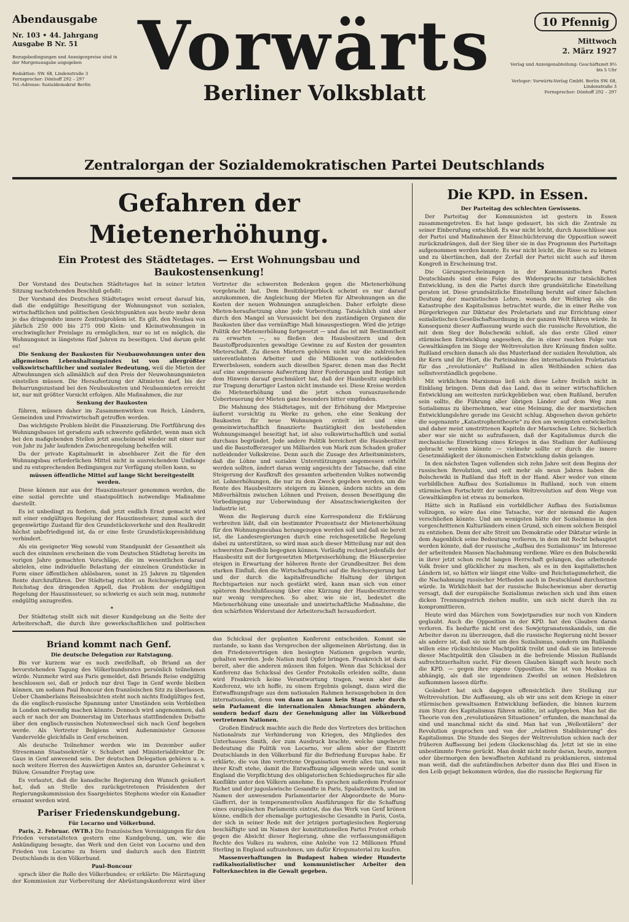Abendausgabe
Nr. 103 • 44. Jahrgang
Ausgabe B Nr. 51
Bezugsbedingungen und Anzeigenpreise sind in der Morgenausgabe angegeben
Redaktion: SW. 68, Lindenstraße 3
Fernsprecher: Dönhoff 292 – 297
Tel.-Adresse: Sozialdemokrat Berlin
Vorwärts
Berliner Volksblatt
10 Pfennig
Mittwoch
2. März 1927
Verlag und Anzeigenabteilung: Geschäftszeit 8½ bis 5 Uhr
Verleger: Vorwärts-Verlag GmbH. Berlin SW. 68, Lindenstraße 3
Fernsprecher: Dönhoff 292 – 297
Zentralorgan der Sozialdemokratischen Partei Deutschlands
Gefahren der Mietenerhöhung.
Ein Protest des Städtetages. — Erst Wohnungsbau und Baukostensenkung!
Der Vorstand des Deutschen Städtetages hat in seiner letzten Sitzung nachstehenden Beschluß gefaßt:
Der Vorstand des Deutschen Städtetages weist erneut darauf hin, daß die endgültige Beseitigung der Wohnungsnot von sozialen, wirtschaftlichen und politischen Gesichtspunkten aus heute mehr denn je das dringendste innere Zentralproblem ist. Es gilt, den Neubau von jährlich 250 000 bis 275 000 Klein- und Kleinstwohnungen in erschwinglicher Preislage zu ermöglichen, nur so ist es möglich, die Wohnungsnot in längstens fünf Jahren zu beseitigen. Und darum geht es!
Die Senkung der Baukosten für Neubauwohnungen unter den allgemeinen Lebenshaltungsindex ist von allergrößter volkswirtschaftlicher und sozialer Bedeutung, weil die Mieten der Altwohnungen sich allmählich auf den Preis der Neuwohnungsmieten einstellen müssen. Die Heraufsetzung der Altmieten darf, bis der Beharrungszustand bei den Neubaukosten und Neubaumieten erreicht ist, nur mit größter Vorsicht erfolgen. Alle Maßnahmen, die zur
Senkung der Baukosten
führen, müssen daher im Zusammenwirken von Reich, Ländern, Gemeinden und Privatwirtschaft getroffen werden.
Das wichtigste Problem bleibt die Finanzierung. Die Fortführung des Wohnungsbaues ist geradezu aufs schwerste gefährdet, wenn man sich bei den maßgebenden Stellen jetzt anscheinend wieder mit einer nur von Jahr zu Jahr laufenden Zwischenregelung behelfen will.
Da der private Kapitalmarkt in absehbarer Zeit die für den Wohnungsbau erforderlichen Mittel nicht in ausreichendem Umfange und zu entsprechenden Bedingungen zur Verfügung stellen kann, so
müssen öffentliche Mittel auf lange Sicht bereitgestellt werden.
Diese können nur aus der Hauszinssteuer genommen werden, die eine sozial gerechte und staatspolitisch notwendige Maßnahme darstellt.
Es ist unbedingt zu fordern, daß jetzt endlich Ernst gemacht wird mit einer endgültigen Regelung der Hauszinssteuer, zumal auch der gegenwärtige Zustand für den Grundstücksverkehr und den Realkredit höchst unbefriedigend ist, da er eine feste Grundstückspreisbildung verhindert.
Als ein geeigneter Weg sowohl vom Standpunkt der Gesamtheit als auch des einzelnen erscheinen die vom Deutschen Städtetag bereits im vorigen Jahre gemachten Vorschläge, die im wesentlichen darauf abzielen, eine individuelle Belastung der einzelnen Grundstücke in Form einer öffentlichen ablösbaren, sonst in 25 Jahren zu tilgenden Rente durchzuführen. Der Städtetag richtet an Reichsregierung und Reichstag den dringenden Appell, das Problem der endgültigen Regelung der Hauszinssteuer, so schwierig es auch sein mag, nunmehr endgültig anzugreifen.
*
Der Städtetag stellt sich mit dieser Kundgebung an die Seite der Arbeiterschaft, die durch ihre gewerkschaftlichen und politischen Vertreter die schwersten Bedenken gegen die Mietenerhöhung vorgebracht hat. Dem Besitzbürgerblock scheint es nur darauf anzukommen, die Angleichung der Mieten für Altwohnungen an die Kosten der neuen Wohnungen anzugleichen. Daher erfolgte diese Mieten-heraufsetzung ohne jede Vorbereitung. Tatsächlich sind aber durch den Mangel an Voraussicht bei den zuständigen Organen die Baukosten über das vernünftige Maß hinausgestiegen. Wird die jetzige Politik der Mietenerhöhung fortgesetzt — und das ist mit Bestimmtheit zu erwarten —, so fließen den Hausbesitzern und den Baustoffproduzenten gewaltige Gewinne zu auf Kosten der gesamten Mieterschaft. Zu diesen Mietern gehören nicht nur die zahlreichen unterentlohnten Arbeiter und die Millionen von notleidenden Erwerbslosen, sondern auch dieselben Sparer, denen man das Recht auf eine angemessene Aufwertung ihrer Forderungen und Bezüge mit dem Hinweis darauf geschmälert hat, daß der Hausbesitz angeblich zur Tragung derartiger Lasten nicht imstande sei. Diese Kreise werden die Mietenerhöhung und die jetzt schon vorauszusehende Ueberteuerung der Mieten ganz besonders bitter empfinden.
Die Mahnung des Städtetages, mit der Erhöhung der Mietpreise äußerst vorsichtig zu Werke zu gehen, ehe eine Senkung der Baukosten für neue Wohnungen erzielt ist und eine gemeinwirtschaftlich finanzierte Bautätigkeit den bestehenden Wohnungsmangel beseitigt hat, ist also volkswirtschaftlich und sozial durchaus begründet. Jede andere Politik bereichert die Hausbesitzer und die Baustofferzeuger um Milliarden von Mark zum Schaden großer notleidender Volkskreise. Denn auch die Zusage des Arbeitsministers, daß die Löhne und sozialen Unterstützungen angemessen erhöht werden sollten, ändert daran wenig angesichts der Tatsache, daß eine Steigerung der Kaufkraft des gesamten arbeitenden Volkes notwendig ist. Lohnerhöhungen, die nur zu dem Zweck gegeben werden, um die Rente des Hausbesitzers steigern zu können, ändern nichts an dem Mißverhältnis zwischen Löhnen und Preisen, dessen Beseitigung die Vorbedingung zur Ueberwindung der Absatzschwierigkeiten der Industrie ist.
Wenn die Regierung durch eine Korrespondenz die Erklärung verbreiten läßt, daß ein bestimmter Prozentsatz der Mietenerhöhung für den Wohnungsneubau herangezogen werden soll und daß sie bereit ist, die Landesregierungen durch eine reichsgesetzliche Regelung dabei zu unterstützen, so wird man auch dieser Mitteilung nur mit den schwersten Zweifeln begegnen können. Vorläufig rechnet jedenfalls der Hausbesitz mit der fortgesetzten Mietpreiserhöhung; die Häuserpreise steigen in Erwartung der höheren Rente der Grundbesitzer. Bei dem starken Einfluß, den die Wirtschaftspartei auf die Reichsregierung hat und der durch die kapitalfreundliche Haltung der übrigen Rechtsparteien nur noch gestärkt wird, kann man sich von einer späteren Beschlußfassung über eine Kürzung der Hausbesitzerrente nur wenig versprechen. So aber, wie sie ist, bedeutet die Mietenerhöhung eine unsoziale und unwirtschaftliche Maßnahme, die den schärfsten Widerstand der Arbeiterschaft herausfordert.
Briand kommt nach Genf.
Die deutsche Delegation zur Ratstagung.
Bis vor kurzem war es noch zweifelhaft, ob Briand an der bevorstehenden Tagung des Völkerbundsrates persönlich teilnehmen würde. Nunmehr wird aus Paris gemeldet, daß Briands Reise endgültig beschlossen sei, daß er jedoch nur drei Tage in Genf werde bleiben können, um sodann Paul Boncour den französischen Sitz zu überlassen. Ueber Chamberlains Reiseabsichten steht noch nichts Endgültiges fest, da die englisch-russische Spannung unter Umständen sein Verbleiben in London notwendig machen könnte. Dennoch wird angenommen, daß auch er nach der am Donnerstag im Unterhaus stattfindenden Debatte über den englisch-russischen Notenwechsel sich nach Genf begeben werde. Als Vertreter Belgiens wird Außenminister Genosse Vandervelde gleichfalls in Genf erscheinen.
Als deutsche Teilnehmer werden wie im Dezember außer Stresemann Staatssekretär v. Schubert und Ministerialdirektor Dr. Gaus in Genf anwesend sein. Der deutschen Delegation gehören u. a. noch weitere Herren des Auswärtigen Amtes an, darunter Geheimrat v. Bülow, Gesandter Freytag usw.
Es verlautet, daß die kanadische Regierung den Wunsch geäußert hat, daß an Stelle des zurückgetretenen Präsidenten der Regierungskommission des Saargebietes Stephens wieder ein Kanadier ernannt werden wird.
Pariser Friedenskundgebung.
Für Locarno und Völkerbund.
Paris, 2. Februar. (WTB.) Die französischen Vereinigungen für den Frieden veranstalteten gestern eine Kundgebung, um, wie die Ankündigung besagte, das Werk und den Geist von Locarno und den Frieden von Locarno zu feiern und dadurch auch den Eintritt Deutschlands in den Völkerbund.
Paul-Boncour
sprach über die Rolle des Völkerbundes; er erklärte: Die Märztagung der Kommission zur Vorbereitung der Abrüstungskonferenz wird über das Schicksal der geplanten Konferenz entscheiden. Kommt sie zustande, so kann das Versprechen der allgemeinen Abrüstung, das in den Friedensverträgen den besiegten Nationen gegeben wurde, gehalten werden. Jede Nation muß Opfer bringen. Frankreich ist dazu bereit, aber die anderen müssen ihm folgen. Wenn das Schicksal der Konferenz das Schicksal des Genfer Protokolls erleiden sollte, dann wird Frankreich keine Verantwortung tragen, wenn aber die Konferenz, wie ich hoffe, zu einem Ergebnis gelangt, dann wird die Entwaffnungsfrage aus dem nationalen Rahmen herausgehoben in den internationalen, denn von dann an kann kein Staat mehr durch sein Parlament die internationalen Abmachungen abändern, sondern bedarf dazu der Genehmigung aller im Völkerbund vertretenen Nationen.
Großen Eindruck machte auch die Rede des Vertreters des britischen Nationalrats zur Verhinderung von Kriegen, des Mitgliedes des Unterhauses Smith, der zum Ausdruck brachte, welche ungeheure Bedeutung die Politik von Locarno, vor allem aber der Eintritt Deutschlands in den Völkerbund für die Befriedung Europas habe. Er erklärte, die von ihm vertretene Organisation werde alles tun, was in ihrer Kraft stehe, damit die Entwaffnung allgemein werde und somit England die Verpflichtung des obligatorischen Schiedsspruches für alle Konflikte unter den Völkern annehme. Es sprachen außerdem Professor Richet und der jugoslawische Gesandte in Paris, Spalaitowitsch, und im Namen der anwesenden Parlamentarier der Abgeordnete de Moro-Giafferri, der in temperamentvollen Ausführungen für die Schaffung eines europäischen Parlaments eintrat, das das Werk von Genf krönen könne, endlich der ehemalige portugiesische Gesandte in Paris, Costa, der sich in seiner Rede mit der jetzigen portugiesischen Regierung beschäftigte und im Namen der konstitutionellen Partei Protest erhob gegen die Absicht dieser Regierung, ohne die verfassungsmäßigen Rechte des Volkes zu wahren, eine Anleihe von 12 Millionen Pfund Sterling in England aufzunehmen, um dafür Kriegsmaterial zu kaufen.
Massenverhaftungen in Budapest haben wieder Hunderte radikalsozialistischer und kommunistischer Arbeiter den Folterknechten in die Gewalt gegeben.
Die KPD. in Essen.
Der Parteitag des schlechten Gewissens.
Der Parteitag der Kommunisten ist gestern in Essen zusammengetreten. Es hat lange gedauert, bis sich die Zentrale zu seiner Einberufung entschloß. Es war nicht leicht, durch Ausschlüsse aus der Partei und Maßnahmen der Einschüchterung die Opposition soweit zurückzudrängen, daß der Sieg über sie in das Programm des Parteitags aufgenommen werden konnte. Es war nicht leicht, die Risse so zu leimen und zu übertünchen, daß der Zerfall der Partei nicht auch auf ihrem Kongreß in Erscheinung trat.
Die Gärungserscheinungen in der Kommunistischen Partei Deutschlands sind eine Folge des Widerspruchs zur tatsächlichen Entwicklung, in den die Partei durch ihre grundsätzliche Einstellung geraten ist. Diese grundsätzliche Einstellung beruht auf einer falschen Deutung der marxistischen Lehre, wonach der Weltkrieg als die Katastrophe des Kapitalismus betrachtet wurde, die in einer Reihe von Bürgerkriegen zur Diktatur des Proletariats und zur Errichtung einer sozialistischen Gesellschaftsordnung in der ganzen Welt führen würde. In Konsequenz dieser Auffassung wurde auch die russische Revolution, die mit dem Sieg der Bolschewiki schloß, als das erste Glied einer stürmischen Entwicklung angesehen, die in einer raschen Folge von Gewaltkämpfen im Siege der Weltrevolution ihre Krönung finden sollte. Rußland erschien danach als das Musterland der sozialen Revolution, als ihr Kern und ihr Hort, die Parteinahme des internationalen Proletariats für das „revolutionäre" Rußland in allen Weltbänden schien das selbstverständlich gegebene.
Mit wirklichem Marxismus ließ sich diese Lehre freilich nicht in Einklang bringen. Denn daß das Land, das in seiner wirtschaftlichen Entwicklung am weitesten zurückgeblieben war, eben Rußland, berufen sein sollte, die Führung aller übrigen Länder auf dem Weg zum Sozialismus zu übernehmen, war eine Meinung, die der marxistischen Entwicklungslehre gerade ins Gesicht schlug. Abgesehen davon gehörte die sogenannte „Katastrophentheorie" zu den am wenigsten entwickelten und daher meist umstrittenen Kapiteln der Marxschen Lehre. Sicherlich aber war sie nicht so aufzufassen, daß der Kapitalismus durch die mechanische Einwirkung eines Krieges in das Stadium der Auflösung gebracht werden könnte — vielmehr sollte er durch die innere Gesetzmäßigkeit der ökonomischen Entwicklung dahin gelangen.
In den nächsten Tagen vollenden sich zehn Jahre seit dem Beginn der russischen Revolution, und seit mehr als neun Jahren haben die Bolschewiki in Rußland das Heft in der Hand. Aber weder von einem vorbildlichen Aufbau des Sozialismus in Rußland, noch von einem stürmischen Fortschritt der sozialen Weltrevolution auf dem Wege von Gewaltkämpfen ist etwas zu bemerken.
Hätte sich in Rußland ein vorbildlicher Aufbau des Sozialismus vollzogen, so wäre das eine Tatsache, vor der niemand die Augen verschließen könnte. Und am wenigsten hätte der Sozialismus in den vorgeschrittenen Kulturländern einen Grund, sich einem solchen Beispiel zu entziehen. Denn der alte Streit um Demokratie oder Diktatur würde in dem Augenblick seine Bedeutung verlieren, in dem mit Recht behauptet werden könnte, daß der russische „Aufbau des Sozialismus" im Interesse der arbeitenden Massen Nachahmung verdiene. Wäre es den Bolschewiki in ihrer jetzt schon recht langen Herrschaft gelungen, das arbeitende Volk freier und glücklicher zu machen, als es in den kapitalistischen Ländern ist, so hätten wir längst eine Volks- und Reichstagsmehrheit, die die Nachahmung russischer Methoden auch in Deutschland durchsetzen würde. In Wirklichkeit hat der russische Bolschewismus aber derartig versagt, daß der europäische Sozialismus zwischen sich und ihm einen dicken Trennungsstrich ziehen mußte, um sich nicht durch ihn zu kompromittieren.
Heute wird das Märchen vom Sowjetparadies nur noch von Kindern geglaubt. Auch die Opposition in der KPD. hat den Glauben daran verloren. Es bedurfte nicht erst des Sowjetgranatenskandals, um die Arbeiter davon zu überzeugen, daß die russische Regierung nicht besser als andere ist, daß sie nicht um des Sozialismus, sondern um Rußlands willen eine rücksichtslose Machtpolitik treibt und daß sie im Interesse dieser Machtpolitik den Glauben in die befreiende Mission Rußlands aufrechtzuerhalten sucht. Für diesen Glauben kämpft auch heute noch die KPD. — gegen ihre eigene Opposition. Sie ist von Moskau zu abhängig, als daß sie irgendeinen Zweifel an seinen Heilslehren aufkommen lassen dürfte.
Geändert hat sich dagegen offensichtlich ihre Stellung zur Weltrevolution. Die Auffassung, als ob wir uns seit dem Kriege in einer stürmischen gewaltsamen Entwicklung befänden, die binnen kurzem zum Sturz des Kapitalismus führen müßte, ist aufgegeben. Man hat die Theorie von den „revolutionären Situationen" erfunden, die manchmal da sind und manchmal nicht da sind. Man hat von „Wellentälern" der Revolution gesprochen und von der „relativen Stabilisierung" des Kapitalismus. Die Stunde des Sieges der Weltrevolution schien nach der früheren Auffassung bei jedem Glockenschlag da. Jetzt ist sie in eine unbestimmte Ferne gerückt. Man denkt nicht mehr daran, heute, morgen oder übermorgen den bewaffneten Aufstand zu proklamieren, sintemal man weiß, daß die aufständischen Arbeiter dann das Blei und Eisen in den Leib gejagt bekommen würden, das die russische Regierung für